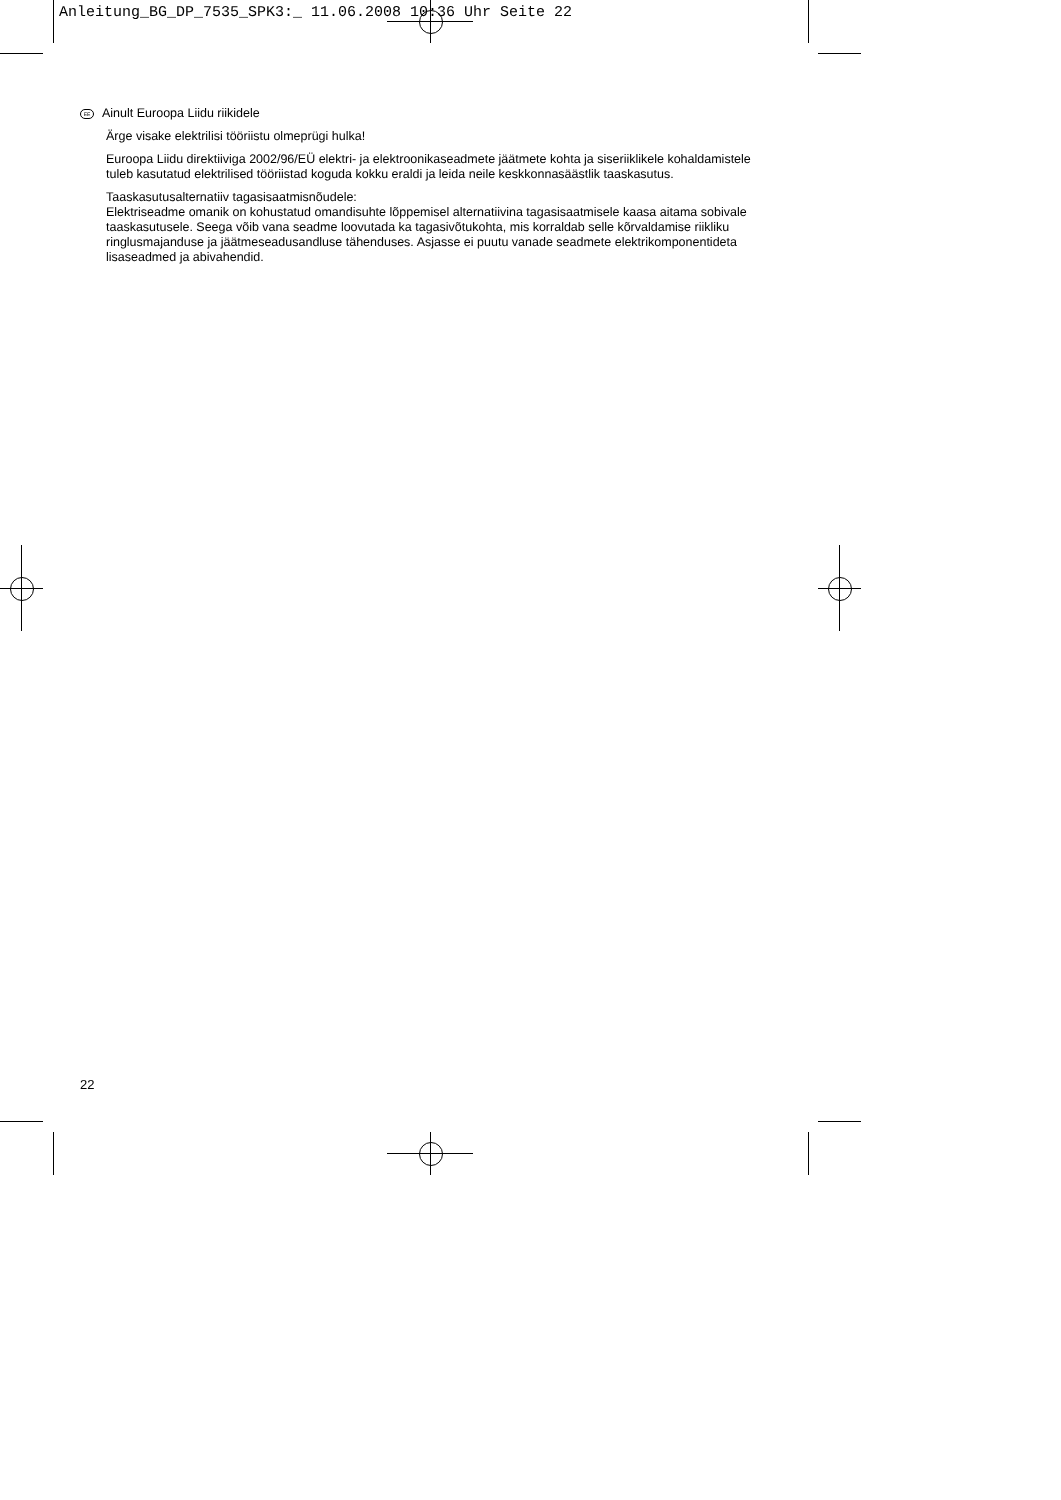Anleitung_BG_DP_7535_SPK3:_ 11.06.2008 10:36 Uhr Seite 22
EE Ainult Euroopa Liidu riikidele
Ärge visake elektrilisi tööriistu olmeprügi hulka!
Euroopa Liidu direktiiviga 2002/96/EÜ elektri- ja elektroonikaseadmete jäätmete kohta ja siseriiklikele kohaldamistele tuleb kasutatud elektrilised tööriistad koguda kokku eraldi ja leida neile keskkonnasäästlik taaskasutus.
Taaskasutusalternatiiv tagasisaatmisnõudele:
Elektriseadme omanik on kohustatud omandisuhte lõppemisel alternatiivina tagasisaatmisele kaasa aitama sobivale taaskasutusele. Seega võib vana seadme loovutada ka tagasivõtukohta, mis korraldab selle kõrvaldamise riikliku ringlusmajanduse ja jäätmeseadusandluse tähenduses. Asjasse ei puutu vanade seadmete elektrikomponentideta lisaseadmed ja abivahendid.
22